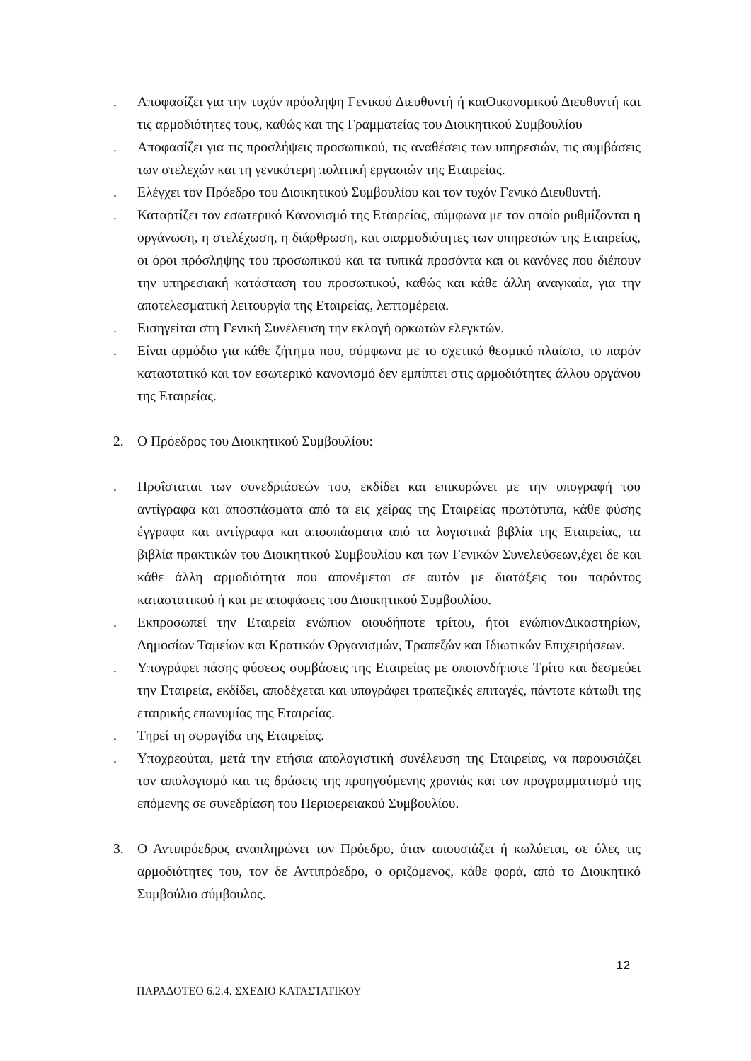. Αποφασίζει για την τυχόν πρόσληψη Γενικού Διευθυντή ή καιΟικονομικού Διευθυντή και τις αρμοδιότητες τους, καθώς και της Γραμματείας του Διοικητικού Συμβουλίου
. Αποφασίζει για τις προσλήψεις προσωπικού, τις αναθέσεις των υπηρεσιών, τις συμβάσεις των στελεχών και τη γενικότερη πολιτική εργασιών της Εταιρείας.
. Ελέγχει τον Πρόεδρο του Διοικητικού Συμβουλίου και τον τυχόν Γενικό Διευθυντή.
. Καταρτίζει τον εσωτερικό Κανονισμό της Εταιρείας, σύμφωνα με τον οποίο ρυθμίζονται η οργάνωση, η στελέχωση, η διάρθρωση, και οιαρμοδιότητες των υπηρεσιών της Εταιρείας, οι όροι πρόσληψης του προσωπικού και τα τυπικά προσόντα και οι κανόνες που διέπουν την υπηρεσιακή κατάσταση του προσωπικού, καθώς και κάθε άλλη αναγκαία, για την αποτελεσματική λειτουργία της Εταιρείας, λεπτομέρεια.
. Εισηγείται στη Γενική Συνέλευση την εκλογή ορκωτών ελεγκτών.
. Είναι αρμόδιο για κάθε ζήτημα που, σύμφωνα με το σχετικό θεσμικό πλαίσιο, το παρόν καταστατικό και τον εσωτερικό κανονισμό δεν εμπίπτει στις αρμοδιότητες άλλου οργάνου της Εταιρείας.
2. Ο Πρόεδρος του Διοικητικού Συμβουλίου:
. Προΐσταται των συνεδριάσεών του, εκδίδει και επικυρώνει με την υπογραφή του αντίγραφα και αποσπάσματα από τα εις χείρας της Εταιρείας πρωτότυπα, κάθε φύσης έγγραφα και αντίγραφα και αποσπάσματα από τα λογιστικά βιβλία της Εταιρείας, τα βιβλία πρακτικών του Διοικητικού Συμβουλίου και των Γενικών Συνελεύσεων,έχει δε και κάθε άλλη αρμοδιότητα που απονέμεται σε αυτόν με διατάξεις του παρόντος καταστατικού ή και με αποφάσεις του Διοικητικού Συμβουλίου.
. Εκπροσωπεί την Εταιρεία ενώπιον οιουδήποτε τρίτου, ήτοι ενώπιονΔικαστηρίων, Δημοσίων Ταμείων και Κρατικών Οργανισμών, Τραπεζών και Ιδιωτικών Επιχειρήσεων.
. Υπογράφει πάσης φύσεως συμβάσεις της Εταιρείας με οποιονδήποτε Τρίτο και δεσμεύει την Εταιρεία, εκδίδει, αποδέχεται και υπογράφει τραπεζικές επιταγές, πάντοτε κάτωθι της εταιρικής επωνυμίας της Εταιρείας.
. Τηρεί τη σφραγίδα της Εταιρείας.
. Υποχρεούται, μετά την ετήσια απολογιστική συνέλευση της Εταιρείας, να παρουσιάζει τον απολογισμό και τις δράσεις της προηγούμενης χρονιάς και τον προγραμματισμό της επόμενης σε συνεδρίαση του Περιφερειακού Συμβουλίου.
3. Ο Αντιπρόεδρος αναπληρώνει τον Πρόεδρο, όταν απουσιάζει ή κωλύεται, σε όλες τις αρμοδιότητες του, τον δε Αντιπρόεδρο, ο οριζόμενος, κάθε φορά, από το Διοικητικό Συμβούλιο σύμβουλος.
12
ΠΑΡΑΔΟΤΕΟ 6.2.4. ΣΧΕΔΙΟ ΚΑΤΑΣΤΑΤΙΚΟΥ